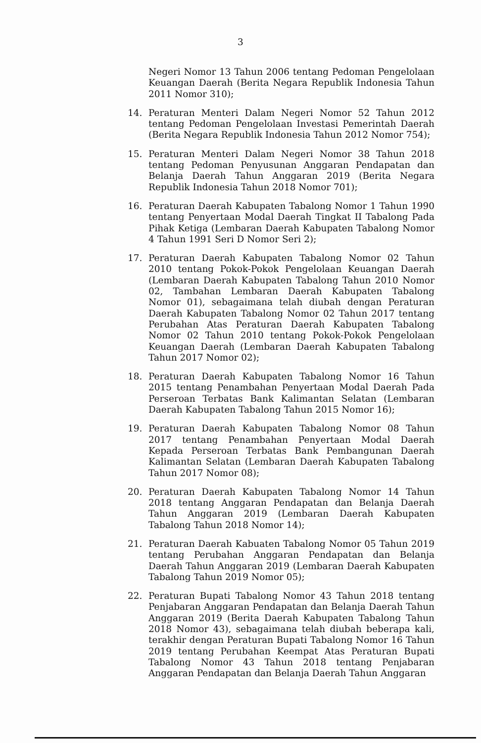3
Negeri Nomor 13 Tahun 2006 tentang Pedoman Pengelolaan Keuangan Daerah (Berita Negara Republik Indonesia Tahun 2011 Nomor 310);
14. Peraturan Menteri Dalam Negeri Nomor 52 Tahun 2012 tentang Pedoman Pengelolaan Investasi Pemerintah Daerah (Berita Negara Republik Indonesia Tahun 2012 Nomor 754);
15. Peraturan Menteri Dalam Negeri Nomor 38 Tahun 2018 tentang Pedoman Penyusunan Anggaran Pendapatan dan Belanja Daerah Tahun Anggaran 2019 (Berita Negara Republik Indonesia Tahun 2018 Nomor 701);
16. Peraturan Daerah Kabupaten Tabalong Nomor 1 Tahun 1990 tentang Penyertaan Modal Daerah Tingkat II Tabalong Pada Pihak Ketiga (Lembaran Daerah Kabupaten Tabalong Nomor 4 Tahun 1991 Seri D Nomor Seri 2);
17. Peraturan Daerah Kabupaten Tabalong Nomor 02 Tahun 2010 tentang Pokok-Pokok Pengelolaan Keuangan Daerah (Lembaran Daerah Kabupaten Tabalong Tahun 2010 Nomor 02, Tambahan Lembaran Daerah Kabupaten Tabalong Nomor 01), sebagaimana telah diubah dengan Peraturan Daerah Kabupaten Tabalong Nomor 02 Tahun 2017 tentang Perubahan Atas Peraturan Daerah Kabupaten Tabalong Nomor 02 Tahun 2010 tentang Pokok-Pokok Pengelolaan Keuangan Daerah (Lembaran Daerah Kabupaten Tabalong Tahun 2017 Nomor 02);
18. Peraturan Daerah Kabupaten Tabalong Nomor 16 Tahun 2015 tentang Penambahan Penyertaan Modal Daerah Pada Perseroan Terbatas Bank Kalimantan Selatan (Lembaran Daerah Kabupaten Tabalong Tahun 2015 Nomor 16);
19. Peraturan Daerah Kabupaten Tabalong Nomor 08 Tahun 2017 tentang Penambahan Penyertaan Modal Daerah Kepada Perseroan Terbatas Bank Pembangunan Daerah Kalimantan Selatan (Lembaran Daerah Kabupaten Tabalong Tahun 2017 Nomor 08);
20. Peraturan Daerah Kabupaten Tabalong Nomor 14 Tahun 2018 tentang Anggaran Pendapatan dan Belanja Daerah Tahun Anggaran 2019 (Lembaran Daerah Kabupaten Tabalong Tahun 2018 Nomor 14);
21. Peraturan Daerah Kabuaten Tabalong Nomor 05 Tahun 2019 tentang Perubahan Anggaran Pendapatan dan Belanja Daerah Tahun Anggaran 2019 (Lembaran Daerah Kabupaten Tabalong Tahun 2019 Nomor 05);
22. Peraturan Bupati Tabalong Nomor 43 Tahun 2018 tentang Penjabaran Anggaran Pendapatan dan Belanja Daerah Tahun Anggaran 2019 (Berita Daerah Kabupaten Tabalong Tahun 2018 Nomor 43), sebagaimana telah diubah beberapa kali, terakhir dengan Peraturan Bupati Tabalong Nomor 16 Tahun 2019 tentang Perubahan Keempat Atas Peraturan Bupati Tabalong Nomor 43 Tahun 2018 tentang Penjabaran Anggaran Pendapatan dan Belanja Daerah Tahun Anggaran